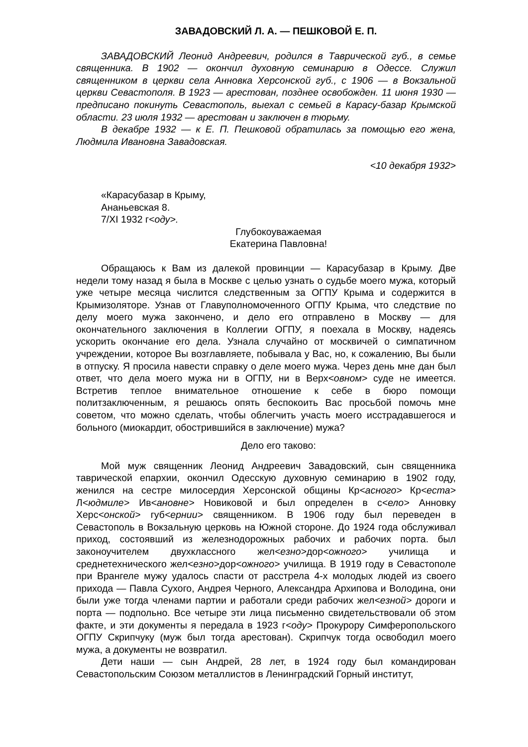ЗАВАДОВСКИЙ Л. А. — ПЕШКОВОЙ Е. П.
ЗАВАДОВСКИЙ Леонид Андреевич, родился в Таврической губ., в семье священника. В 1902 — окончил духовную семинарию в Одессе. Служил священником в церкви села Анновка Херсонской губ., с 1906 — в Вокзальной церкви Севастополя. В 1923 — арестован, позднее освобожден. 11 июня 1930 — предписано покинуть Севастополь, выехал с семьей в Карасу-базар Крымской области. 23 июля 1932 — арестован и заключен в тюрьму.
В декабре 1932 — к Е. П. Пешковой обратилась за помощью его жена, Людмила Ивановна Завадовская.
<10 декабря 1932>
«Карасубазар в Крыму,
Ананьевская 8.
7/XI 1932 г<оду>.
Глубокоуважаемая
Екатерина Павловна!
Обращаюсь к Вам из далекой провинции — Карасубазар в Крыму. Две недели тому назад я была в Москве с целью узнать о судьбе моего мужа, который уже четыре месяца числится следственным за ОГПУ Крыма и содержится в Крымизоляторе. Узнав от Главуполномоченного ОГПУ Крыма, что следствие по делу моего мужа закончено, и дело его отправлено в Москву — для окончательного заключения в Коллегии ОГПУ, я поехала в Москву, надеясь ускорить окончание его дела. Узнала случайно от москвичей о симпатичном учреждении, которое Вы возглавляете, побывала у Вас, но, к сожалению, Вы были в отпуску. Я просила навести справку о деле моего мужа. Через день мне дан был ответ, что дела моего мужа ни в ОГПУ, ни в Верх<овном> суде не имеется. Встретив теплое внимательное отношение к себе в бюро помощи политзаключенным, я решаюсь опять беспокоить Вас просьбой помочь мне советом, что можно сделать, чтобы облегчить участь моего исстрадавшегося и больного (миокардит, обострившийся в заключение) мужа?
Дело его таково:
Мой муж священник Леонид Андреевич Завадовский, сын священника таврической епархии, окончил Одесскую духовную семинарию в 1902 году, женился на сестре милосердия Херсонской общины Кр<асного> Кр<еста> Л<юдмиле> Ив<ановне> Новиковой и был определен в с<ело> Анновку Херс<онской> губ<ернии> священником. В 1906 году был переведен в Севастополь в Вокзальную церковь на Южной стороне. До 1924 года обслуживал приход, состоявший из железнодорожных рабочих и рабочих порта. был законоучителем двухклассного жел<езно>дор<ожного> училища и среднетехнического жел<езно>дор<ожного> училища. В 1919 году в Севастополе при Врангеле мужу удалось спасти от расстрела 4-х молодых людей из своего прихода — Павла Сухого, Андрея Черного, Александра Архипова и Володина, они были уже тогда членами партии и работали среди рабочих жел<езной> дороги и порта — подпольно. Все четыре эти лица письменно свидетельствовали об этом факте, и эти документы я передала в 1923 г<оду> Прокурору Симферопольского ОГПУ Скрипчуку (муж был тогда арестован). Скрипчук тогда освободил моего мужа, а документы не возвратил.
Дети наши — сын Андрей, 28 лет, в 1924 году был командирован Севастопольским Союзом металлистов в Ленинградский Горный институт,